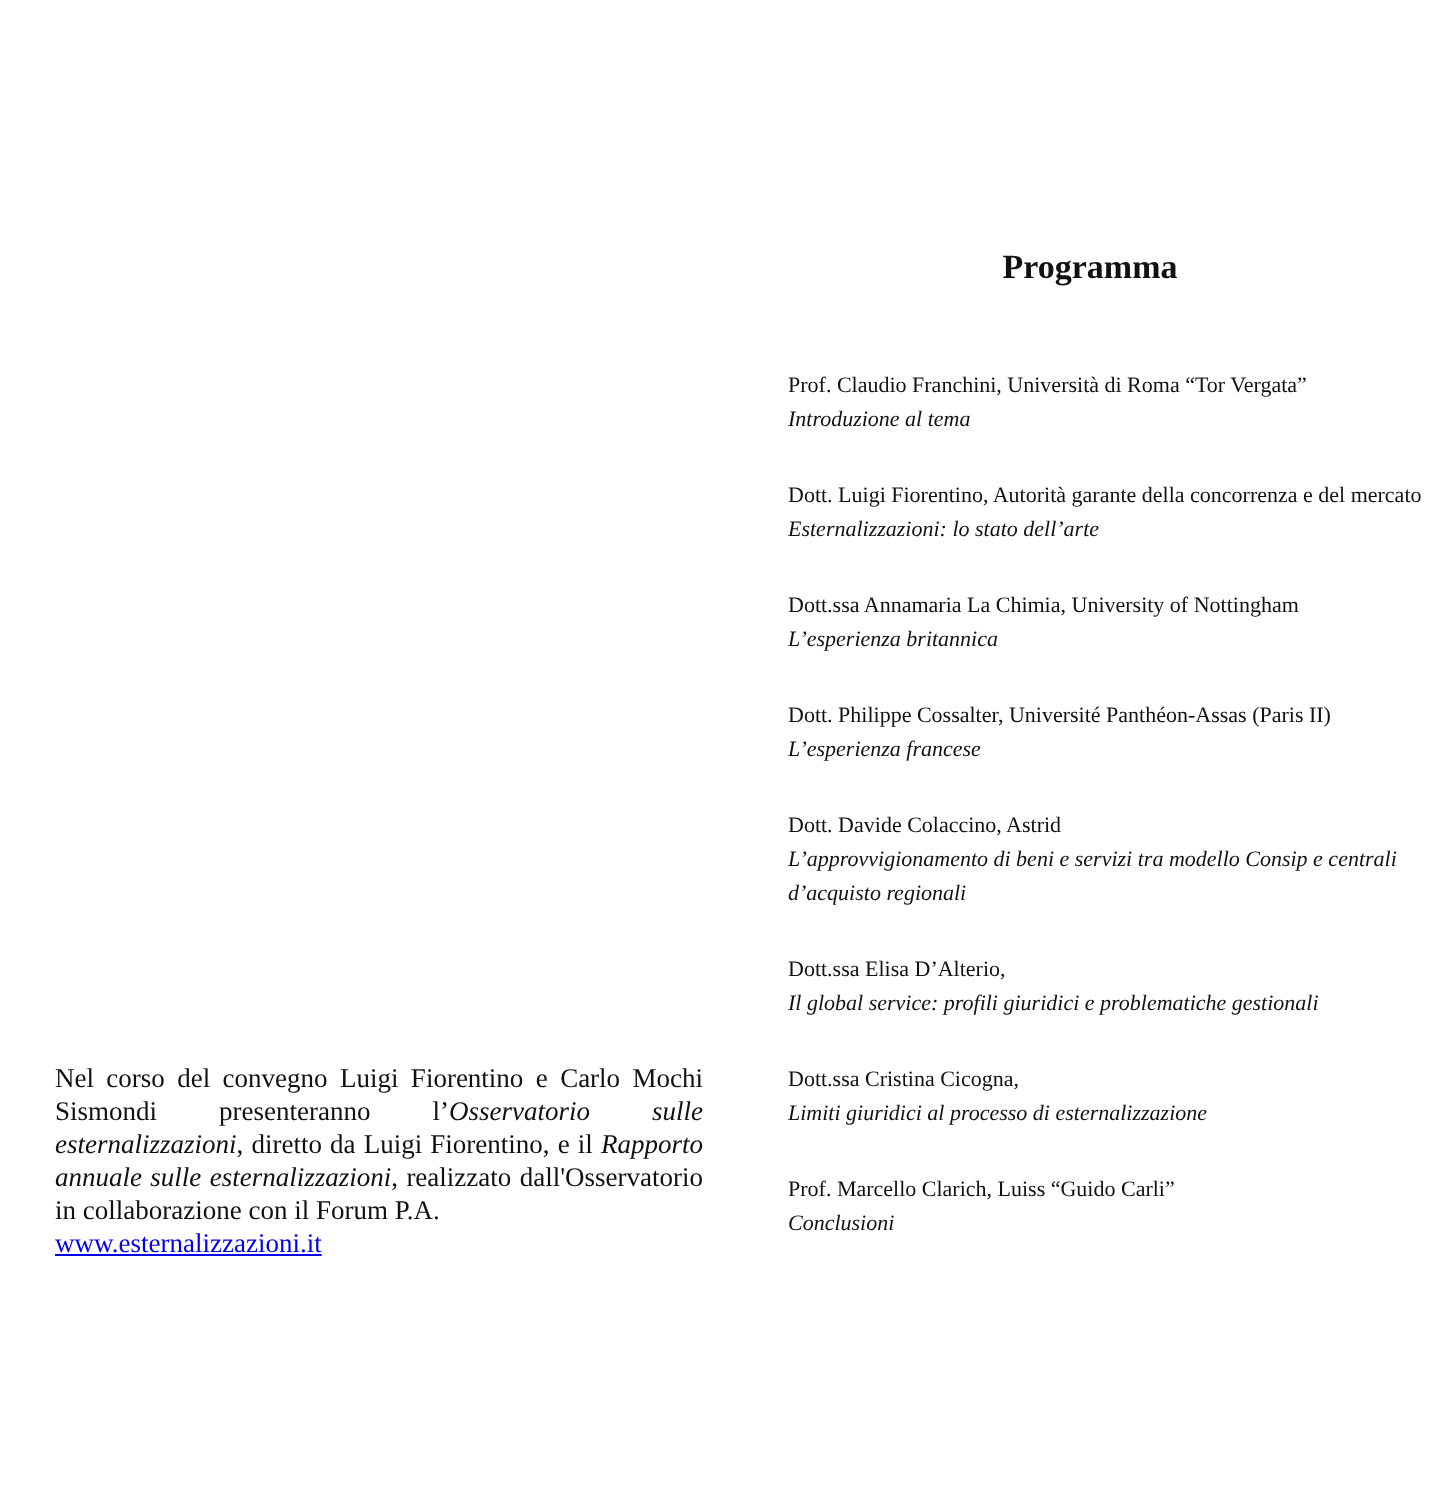Nel corso del convegno Luigi Fiorentino e Carlo Mochi Sismondi presenteranno l’Osservatorio sulle esternalizzazioni, diretto da Luigi Fiorentino, e il Rapporto annuale sulle esternalizzazioni, realizzato dall'Osservatorio in collaborazione con il Forum P.A.
www.esternalizzazioni.it
Programma
Prof. Claudio Franchini, Università di Roma “Tor Vergata”
Introduzione al tema
Dott. Luigi Fiorentino, Autorità garante della concorrenza e del mercato
Esternalizzazioni: lo stato dell’arte
Dott.ssa Annamaria La Chimia, University of Nottingham
L’esperienza britannica
Dott. Philippe Cossalter, Université Panthéon-Assas (Paris II)
L’esperienza francese
Dott. Davide Colaccino, Astrid
L’approvvigionamento di beni e servizi tra modello Consip e centrali d’acquisto regionali
Dott.ssa Elisa D’Alterio,
Il global service: profili giuridici e problematiche gestionali
Dott.ssa Cristina Cicogna,
Limiti giuridici al processo di esternalizzazione
Prof. Marcello Clarich, Luiss “Guido Carli”
Conclusioni